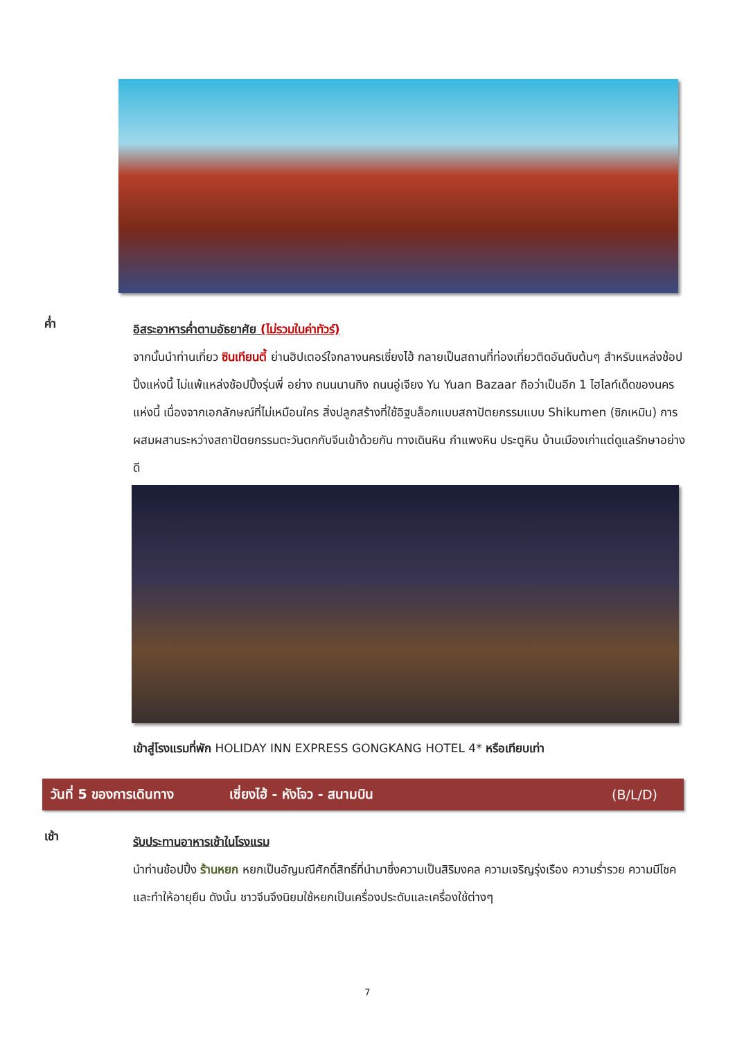ค่ำ
อิสระอาหารค่ำตามอัธยาศัย (ไม่รวมในค่าทัวร์)
จากนั้นนำท่านเที่ยว ซินเทียนตี้ ย่านฮิปเตอร์ใจกลางนครเซี่ยงไฮ้ กลายเป็นสถานที่ท่องเที่ยวติดอันดับต้นๆ สำหรับแหล่งช้อปปิ้งแห่งนี้ ไม่แพ้แหล่งช้อปปิ้งรุ่นพี่ อย่าง ถนนนานกิง ถนนอู่เจียง Yu Yuan Bazaar ถือว่าเป็นอีก 1 ไฮไลท์เด็ดของนครแห่งนี้ เนื่องจากเอกลักษณ์ที่ไม่เหมือนใคร สิ่งปลูกสร้างที่ใช้อิฐบล็อกแบบสถาปัตยกรรมแบบ Shikumen (ซิกเหมิน) การผสมผสานระหว่างสถาปัตยกรรมตะวันตกกับจีนเข้าด้วยกัน ทางเดินหิน กำแพงหิน ประตูหิน บ้านเมืองเก่าแต่ดูแลรักษาอย่างดี
เข้าสู่โรงแรมที่พัก HOLIDAY INN EXPRESS GONGKANG HOTEL 4* หรือเทียบเท่า
วันที่ 5 ของการเดินทาง เซี่ยงไฮ้ - หังโจว - สนามบิน (B/L/D)
เช้า
รับประทานอาหารเช้าในโรงแรม
นำท่านช้อปปิ้ง ร้านหยก หยกเป็นอัญมณีศักดิ์สิทธิ์ที่นำมาซึ่งความเป็นสิริมงคล ความเจริญรุ่งเรือง ความร่ำรวย ความมีโชคและทำให้อายุยืน ดังนั้น ชาวจีนจึงนิยมใช้หยกเป็นเครื่องประดับและเครื่องใช้ต่างๆ
7